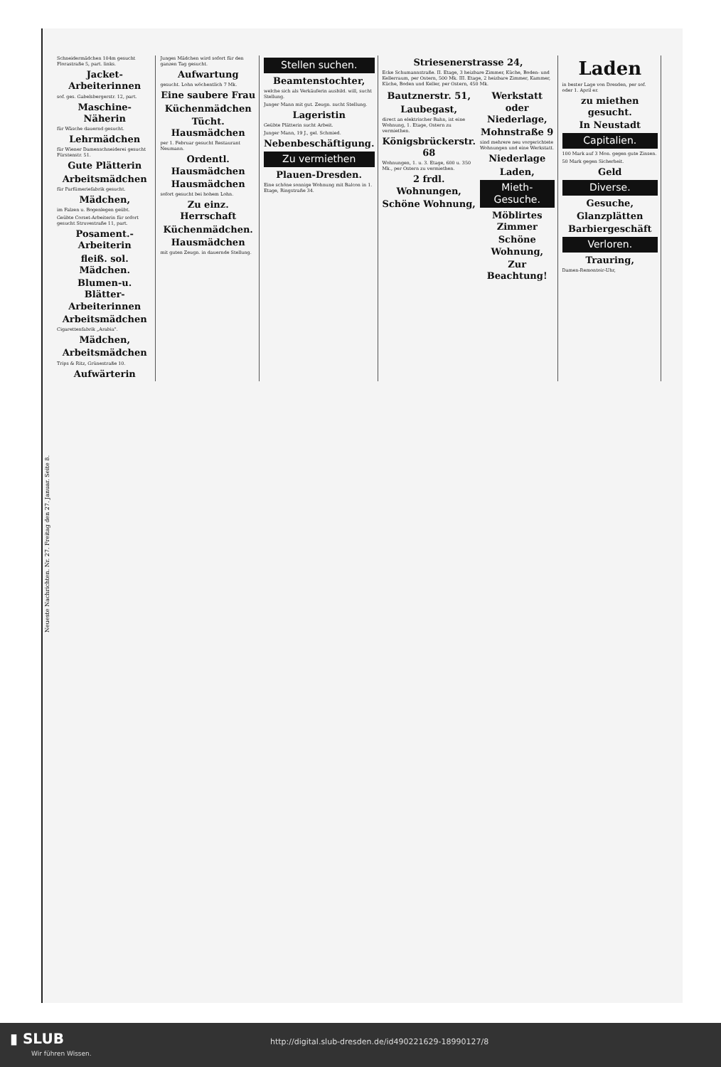Neueste Nachrichten. Nr. 27. Freitag den 27. Januar. Seite 8.
Schneidermädchen 104m gesucht Florastraße 5, part. links.
Jacket-Arbeiterinnen
sof. ges. Gabelsbergerstr. 12, part.
Maschine-Näherin
für Wäsche dauernd gesucht.
Lehrmädchen
für Wiener Damenschneiderei gesucht Fürstenstr. 51.
Gute Plätterin
Arbeitsmädchen
für Parfümeriefabrik gesucht.
Mädchen,
im Falzen u. Bogenlegen geübt.
Geübte Corset-Arbeiterin für sofort gesucht Struvestraße 11, part.
Posament.-Arbeiterin
fleiß. sol. Mädchen.
Blumen-u. Blätter-Arbeiterinnen
Arbeitsmädchen
Cigarettenfabrik „Arabia".
Mädchen,
Arbeitsmädchen
Trips & Ritz, Grünestraße 10.
Aufwärterin
Junges Mädchen wird sofort für den ganzen Tag gesucht.
Aufwartung
gesucht. Lohn wöchentlich 7 Mk.
Eine saubere Frau
Küchenmädchen
Tücht. Hausmädchen
per 1. Februar gesucht Restaurant Neumann.
Ordentl. Hausmädchen
Hausmädchen
sofort gesucht bei hohem Lohn.
Zu einz. Herrschaft
Küchenmädchen.
Hausmädchen
mit guten Zeugn. in dauernde Stellung.
Stellen suchen.
Beamtenstochter,
welche sich als Verkäuferin ausbild. will, sucht Stellung.
Junger Mann mit gut. Zeugn. sucht Stellung.
Lageristin
Geübte Plätterin sucht Arbeit.
Junger Mann, 19 J., gel. Schmied.
Nebenbeschäftigung.
Zu vermiethen
Plauen-Dresden.
Eine schöne sonnige Wohnung mit Balcon in 1. Etage, Ringstraße 34.
Striesenerstrasse 24,
Ecke Schumannstraße. II. Etage, 3 heizbare Zimmer, Küche, Boden- und Kellerraum, per Ostern, 500 Mk. III. Etage, 2 heizbare Zimmer, Kammer, Küche, Boden und Keller, per Ostern, 450 Mk.
Bautznerstr. 51,
Laubegast,
direct an elektrischer Bahn, ist eine Wohnung, 1. Etage, Ostern zu vermiethen.
Königsbrückerstr. 68
Wohnungen, 1. u. 3. Etage, 600 u. 350 Mk., per Ostern zu vermiethen.
2 frdl. Wohnungen,
Schöne Wohnung,
Werkstatt oder Niederlage,
Mohnstraße 9
sind mehrere neu vorgerichtete Wohnungen und eine Werkstatt.
Niederlage
Laden,
Mieth-Gesuche.
Möblirtes Zimmer
Schöne Wohnung,
Zur Beachtung!
Laden
in bester Lage von Dresden, per sof. oder 1. April er.
zu miethen gesucht.
In Neustadt
Capitalien.
100 Mark auf 3 Mon. gegen gute Zinsen.
50 Mark gegen Sicherheit.
Geld
Diverse.
Gesuche,
Glanzplätten
Barbiergeschäft
Verloren.
Trauring,
Damen-Remontoir-Uhr,
▮ SLUB
Wir führen Wissen.
http://digital.slub-dresden.de/id490221629-18990127/8